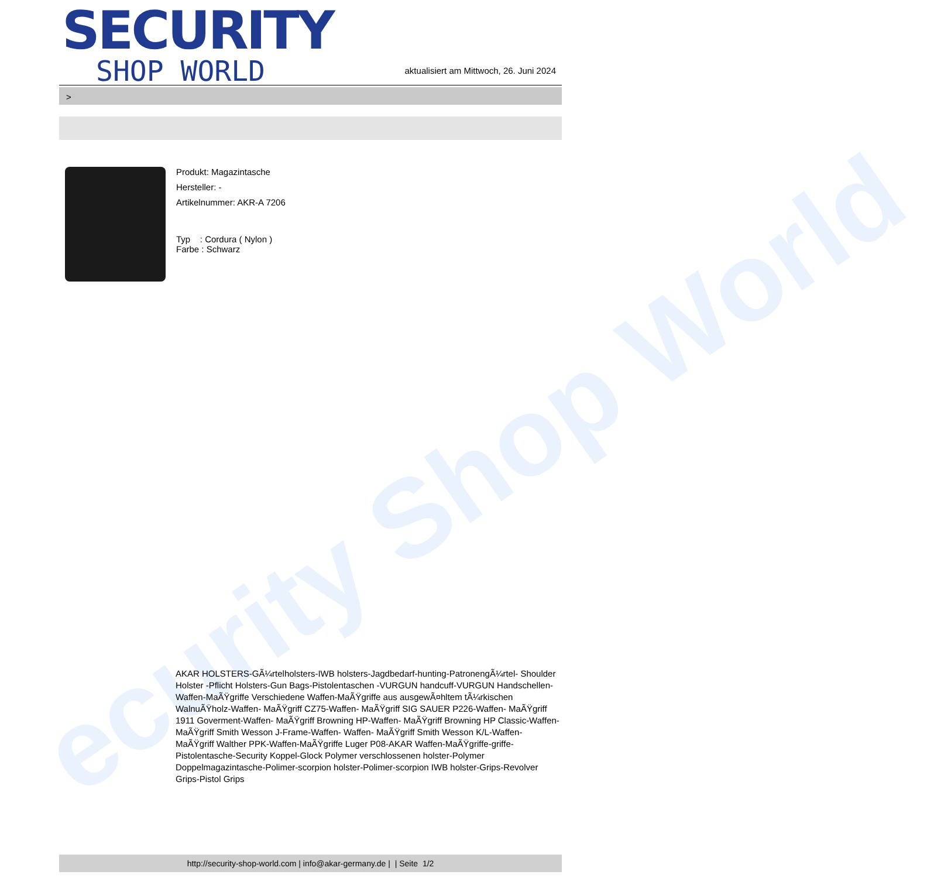ecurity Shop World
SECURITY
SHOP WORLD
aktualisiert am Mittwoch, 26. Juni 2024
>
Produkt: Magazintasche
Hersteller: -
Artikelnummer: AKR-A 7206
Typ : Cordura ( Nylon )
Farbe : Schwarz
AKAR HOLSTERS-GÃ¼rtelholsters-IWB holsters-Jagdbedarf-hunting-PatronengÃ¼rtel- Shoulder Holster -Pflicht Holsters-Gun Bags-Pistolentaschen -VURGUN handcuff-VURGUN Handschellen-Waffen-MaÃŸgriffe Verschiedene Waffen-MaÃŸgriffe aus ausgewÃ¤hltem tÃ¼rkischen WalnuÃŸholz-Waffen- MaÃŸgriff CZ75-Waffen- MaÃŸgriff SIG SAUER P226-Waffen- MaÃŸgriff 1911 Goverment-Waffen- MaÃŸgriff Browning HP-Waffen- MaÃŸgriff Browning HP Classic-Waffen- MaÃŸgriff Smith Wesson J-Frame-Waffen- Waffen- MaÃŸgriff Smith Wesson K/L-Waffen- MaÃŸgriff Walther PPK-Waffen-MaÃŸgriffe Luger P08-AKAR Waffen-MaÃŸgriffe-griffe-Pistolentasche-Security Koppel-Glock Polymer verschlossenen holster-Polymer Doppelmagazintasche-Polimer-scorpion holster-Polimer-scorpion IWB holster-Grips-Revolver Grips-Pistol Grips
http://security-shop-world.com | info@akar-germany.de | | Seite 1/2